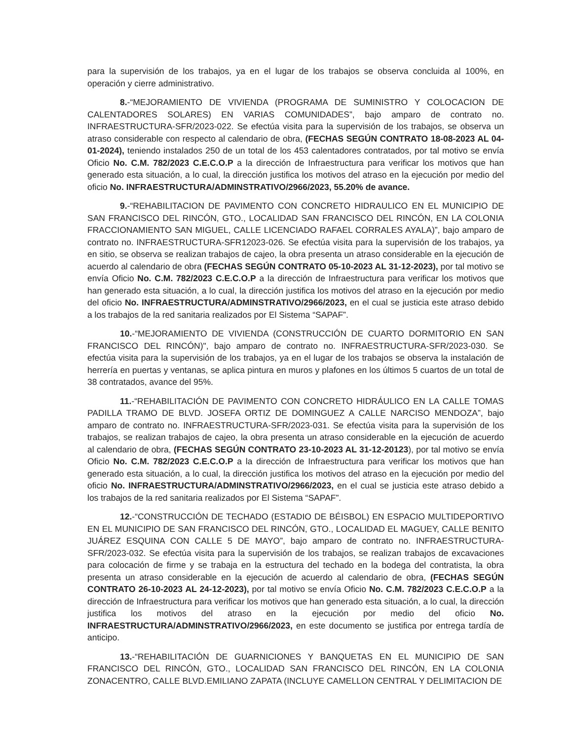para la supervisión de los trabajos, ya en el lugar de los trabajos se observa concluida al 100%, en operación y cierre administrativo.
8.-“MEJORAMIENTO DE VIVIENDA (PROGRAMA DE SUMINISTRO Y COLOCACION DE CALENTADORES SOLARES) EN VARIAS COMUNIDADES”, bajo amparo de contrato no. INFRAESTRUCTURA-SFR/2023-022. Se efectúa visita para la supervisión de los trabajos, se observa un atraso considerable con respecto al calendario de obra, (FECHAS SEGÚN CONTRATO 18-08-2023 AL 04-01-2024), teniendo instalados 250 de un total de los 453 calentadores contratados, por tal motivo se envía Oficio No. C.M. 782/2023 C.E.C.O.P a la dirección de Infraestructura para verificar los motivos que han generado esta situación, a lo cual, la dirección justifica los motivos del atraso en la ejecución por medio del oficio No. INFRAESTRUCTURA/ADMINSTRATIVO/2966/2023, 55.20% de avance.
9.-“REHABILITACION DE PAVIMENTO CON CONCRETO HIDRAULICO EN EL MUNICIPIO DE SAN FRANCISCO DEL RINCÓN, GTO., LOCALIDAD SAN FRANCISCO DEL RINCÓN, EN LA COLONIA FRACCIONAMIENTO SAN MIGUEL, CALLE LICENCIADO RAFAEL CORRALES AYALA)”, bajo amparo de contrato no. INFRAESTRUCTURA-SFR12023-026. Se efectúa visita para la supervisión de los trabajos, ya en sitio, se observa se realizan trabajos de cajeo, la obra presenta un atraso considerable en la ejecución de acuerdo al calendario de obra (FECHAS SEGÚN CONTRATO 05-10-2023 AL 31-12-2023), por tal motivo se envía Oficio No. C.M. 782/2023 C.E.C.O.P a la dirección de Infraestructura para verificar los motivos que han generado esta situación, a lo cual, la dirección justifica los motivos del atraso en la ejecución por medio del oficio No. INFRAESTRUCTURA/ADMINSTRATIVO/2966/2023, en el cual se justicia este atraso debido a los trabajos de la red sanitaria realizados por El Sistema “SAPAF”.
10.-“MEJORAMIENTO DE VIVIENDA (CONSTRUCCIÓN DE CUARTO DORMITORIO EN SAN FRANCISCO DEL RINCÓN)", bajo amparo de contrato no. INFRAESTRUCTURA-SFR/2023-030. Se efectúa visita para la supervisión de los trabajos, ya en el lugar de los trabajos se observa la instalación de herrería en puertas y ventanas, se aplica pintura en muros y plafones en los últimos 5 cuartos de un total de 38 contratados, avance del 95%.
11.-“REHABILITACIÓN DE PAVIMENTO CON CONCRETO HIDRÁULICO EN LA CALLE TOMAS PADILLA TRAMO DE BLVD. JOSEFA ORTIZ DE DOMINGUEZ A CALLE NARCISO MENDOZA”, bajo amparo de contrato no. INFRAESTRUCTURA-SFR/2023-031. Se efectúa visita para la supervisión de los trabajos, se realizan trabajos de cajeo, la obra presenta un atraso considerable en la ejecución de acuerdo al calendario de obra, (FECHAS SEGÚN CONTRATO 23-10-2023 AL 31-12-20123), por tal motivo se envía Oficio No. C.M. 782/2023 C.E.C.O.P a la dirección de Infraestructura para verificar los motivos que han generado esta situación, a lo cual, la dirección justifica los motivos del atraso en la ejecución por medio del oficio No. INFRAESTRUCTURA/ADMINSTRATIVO/2966/2023, en el cual se justicia este atraso debido a los trabajos de la red sanitaria realizados por El Sistema “SAPAF”.
12.-“CONSTRUCCIÓN DE TECHADO (ESTADIO DE BÉISBOL) EN ESPACIO MULTIDEPORTIVO EN EL MUNICIPIO DE SAN FRANCISCO DEL RINCÓN, GTO., LOCALIDAD EL MAGUEY, CALLE BENITO JUÁREZ ESQUINA CON CALLE 5 DE MAYO”, bajo amparo de contrato no. INFRAESTRUCTURA-SFR/2023-032. Se efectúa visita para la supervisión de los trabajos, se realizan trabajos de excavaciones para colocación de firme y se trabaja en la estructura del techado en la bodega del contratista, la obra presenta un atraso considerable en la ejecución de acuerdo al calendario de obra, (FECHAS SEGÚN CONTRATO 26-10-2023 AL 24-12-2023), por tal motivo se envía Oficio No. C.M. 782/2023 C.E.C.O.P a la dirección de Infraestructura para verificar los motivos que han generado esta situación, a lo cual, la dirección justifica los motivos del atraso en la ejecución por medio del oficio No. INFRAESTRUCTURA/ADMINSTRATIVO/2966/2023, en este documento se justifica por entrega tardía de anticipo.
13.-“REHABILITACIÓN DE GUARNICIONES Y BANQUETAS EN EL MUNICIPIO DE SAN FRANCISCO DEL RINCÓN, GTO., LOCALIDAD SAN FRANCISCO DEL RINCÓN, EN LA COLONIA ZONACENTRO, CALLE BLVD.EMILIANO ZAPATA (INCLUYE CAMELLON CENTRAL Y DELIMITACION DE